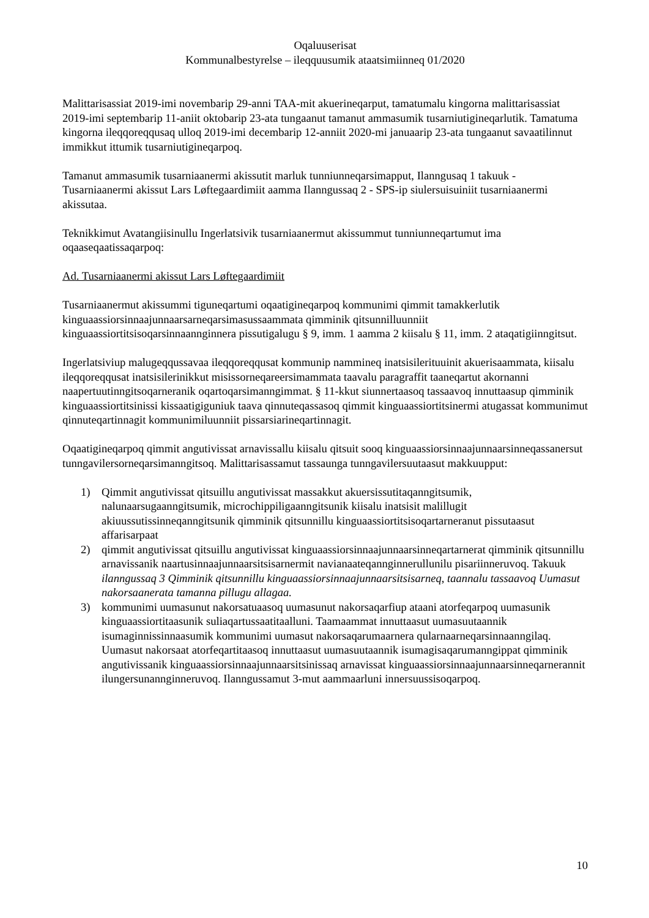Oqaluuserisat
Kommunalbestyrelse – ileqquusumik ataatsimiinneq 01/2020
Malittarisassiat 2019-imi novembarip 29-anni TAA-mit akuerineqarput, tamatumalu kingorna malittarisassiat 2019-imi septembarip 11-aniit oktobarip 23-ata tungaanut tamanut ammasumik tusarniutigineqarlutik. Tamatuma kingorna ileqqoreqqusaq ulloq 2019-imi decembarip 12-anniit 2020-mi januaarip 23-ata tungaanut savaatilinnut immikkut ittumik tusarniutigineqarpoq.
Tamanut ammasumik tusarniaanermi akissutit marluk tunniunneqarsimapput, Ilanngusaq 1 takuuk - Tusarniaanermi akissut Lars Løftegaardimiit aamma Ilanngussaq 2 - SPS-ip siulersuisuiniit tusarniaanermi akissutaa.
Teknikkimut Avatangiisinullu Ingerlatsivik tusarniaanermut akissummut tunniunneqartumut ima oqaaseqaatissaqarpoq:
Ad. Tusarniaanermi akissut Lars Løftegaardimiit
Tusarniaanermut akissummi tiguneqartumi oqaatigineqarpoq kommunimi qimmit tamakkerlutik kinguaassiorsinnaajunnaarsarneqarsimasussaammata qimminik qitsunnilluunniit kinguaassiortitsisoqarsinnaanngin­nera pissutigalugu § 9, imm. 1 aamma 2 kiisalu § 11, imm. 2 ataqatigiinngitsut.
Ingerlatsiviup malugeqqussavaa ileqqoreqqusat kommunip nammineq inatsisilerituuinit akuerisaammata, kiisalu ileqqoreqqusat inatsisilerinikkut misissorneqareersimammata taavalu paragraffit taaneqartut akornanni naapertuutinngitsoqarneranik oqartoqarsimanngimmat. § 11-kkut siunnertaasoq tassaavoq innuttaasup qimminik kinguaassiortitsinissi kissaatigiguniuk taava qinnuteqassasoq qimmit kinguaassiortitsinermi atugassat kommunimut qinnuteqartinnagit kommunimiluunniit pissarsiarineqartinnagit.
Oqaatigineqarpoq qimmit angutivissat arnavissallu kiisalu qitsuit sooq kinguaassiorsinnaajunnaarsinneqassanersut tunngavilersorneqarsimanngitsoq. Malittarisassamut tassaunga tunngavilersuutaasut makkuupput:
1) Qimmit angutivissat qitsuillu angutivissat massakkut akuersissutitaqanngitsumik, nalunaarsugaanngitsumik, microchippiligaanngitsunik kiisalu inatsisit malillugit akiuussutissinneqanngitsunik qimminik qitsunnillu kinguaassiortitsisoqartarneranut pissutaasut affarisarpaat
2) qimmit angutivissat qitsuillu angutivissat kinguaassiorsinnaajunnaarsinneqartarnerat qimminik qitsunnillu arnavissanik naartusinnaajunnaarsitsisarnermit navianaateqannginnerullunilu pisariinneruvoq. Takuuk ilanngussaq 3 Qimminik qitsunnillu kinguaassiorsinnaajunnaarsitsisarneq, taannalu tassaavoq Uumasut nakorsaanerata tamanna pillugu allagaa.
3) kommunimi uumasunut nakorsatuaasoq uumasunut nakorsaqarfiup ataani atorfeqarpoq uumasunik kinguaassiortitaasunik suliaqartussaatitaalluni. Taamaammat innuttaasut uumasuutaannik isumaginnissinnaasumik kommunimi uumasut nakorsaqarumaarnera qularnaarneqarsinnaanngilaq. Uumasut nakorsaat atorfeqartitaasoq innuttaasut uumasuutaannik isumagisaqarumanngippat qimminik angutivissanik kinguaassiorsinnaajunnaarsitsinissaq arnavissat kinguaassiorsinnaajunnaarsinneqarnerannit ilungersunanngin­neruvoq. Ilanngussamut 3-mut aammaarluni innersuussisoqarpoq.
10